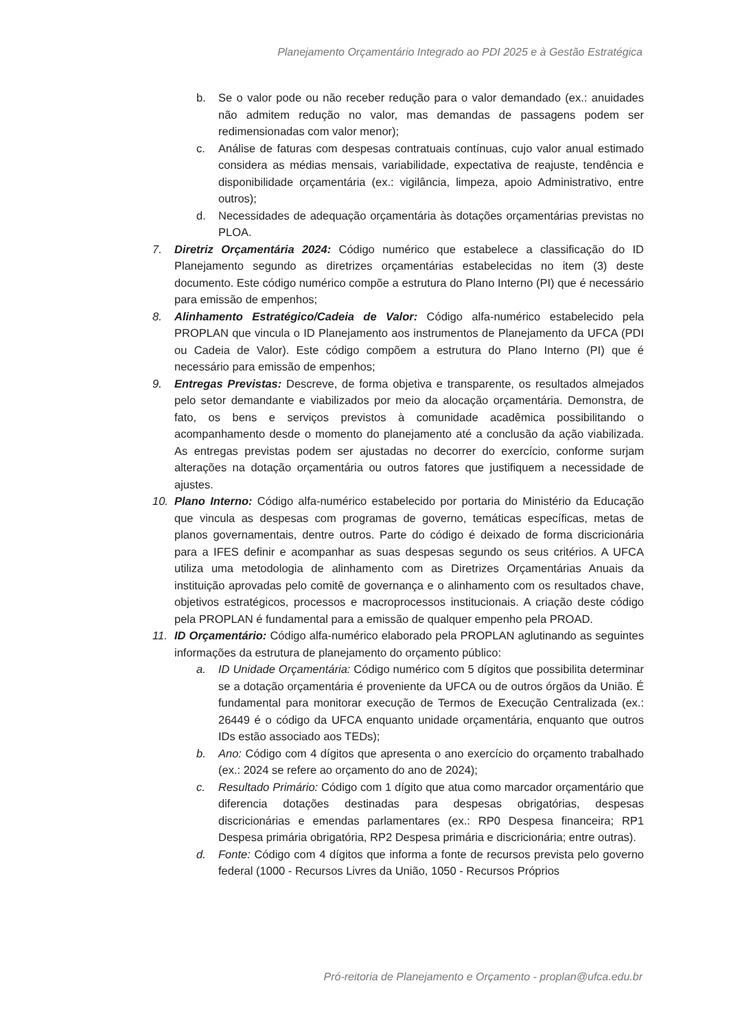Planejamento Orçamentário Integrado ao PDI 2025 e à Gestão Estratégica
b. Se o valor pode ou não receber redução para o valor demandado (ex.: anuidades não admitem redução no valor, mas demandas de passagens podem ser redimensionadas com valor menor);
c. Análise de faturas com despesas contratuais contínuas, cujo valor anual estimado considera as médias mensais, variabilidade, expectativa de reajuste, tendência e disponibilidade orçamentária (ex.: vigilância, limpeza, apoio Administrativo, entre outros);
d. Necessidades de adequação orçamentária às dotações orçamentárias previstas no PLOA.
7. Diretriz Orçamentária 2024: Código numérico que estabelece a classificação do ID Planejamento segundo as diretrizes orçamentárias estabelecidas no item (3) deste documento. Este código numérico compõe a estrutura do Plano Interno (PI) que é necessário para emissão de empenhos;
8. Alinhamento Estratégico/Cadeia de Valor: Código alfa-numérico estabelecido pela PROPLAN que vincula o ID Planejamento aos instrumentos de Planejamento da UFCA (PDI ou Cadeia de Valor). Este código compõem a estrutura do Plano Interno (PI) que é necessário para emissão de empenhos;
9. Entregas Previstas: Descreve, de forma objetiva e transparente, os resultados almejados pelo setor demandante e viabilizados por meio da alocação orçamentária. Demonstra, de fato, os bens e serviços previstos à comunidade acadêmica possibilitando o acompanhamento desde o momento do planejamento até a conclusão da ação viabilizada. As entregas previstas podem ser ajustadas no decorrer do exercício, conforme surjam alterações na dotação orçamentária ou outros fatores que justifiquem a necessidade de ajustes.
10. Plano Interno: Código alfa-numérico estabelecido por portaria do Ministério da Educação que vincula as despesas com programas de governo, temáticas específicas, metas de planos governamentais, dentre outros. Parte do código é deixado de forma discricionária para a IFES definir e acompanhar as suas despesas segundo os seus critérios. A UFCA utiliza uma metodologia de alinhamento com as Diretrizes Orçamentárias Anuais da instituição aprovadas pelo comitê de governança e o alinhamento com os resultados chave, objetivos estratégicos, processos e macroprocessos institucionais. A criação deste código pela PROPLAN é fundamental para a emissão de qualquer empenho pela PROAD.
11. ID Orçamentário: Código alfa-numérico elaborado pela PROPLAN aglutinando as seguintes informações da estrutura de planejamento do orçamento público:
a. ID Unidade Orçamentária: Código numérico com 5 dígitos que possibilita determinar se a dotação orçamentária é proveniente da UFCA ou de outros órgãos da União. É fundamental para monitorar execução de Termos de Execução Centralizada (ex.: 26449 é o código da UFCA enquanto unidade orçamentária, enquanto que outros IDs estão associado aos TEDs);
b. Ano: Código com 4 dígitos que apresenta o ano exercício do orçamento trabalhado (ex.: 2024 se refere ao orçamento do ano de 2024);
c. Resultado Primário: Código com 1 dígito que atua como marcador orçamentário que diferencia dotações destinadas para despesas obrigatórias, despesas discricionárias e emendas parlamentares (ex.: RP0 Despesa financeira; RP1 Despesa primária obrigatória, RP2 Despesa primária e discricionária; entre outras).
d. Fonte: Código com 4 dígitos que informa a fonte de recursos prevista pelo governo federal (1000 - Recursos Livres da União, 1050 - Recursos Próprios
Pró-reitoria de Planejamento e Orçamento - proplan@ufca.edu.br